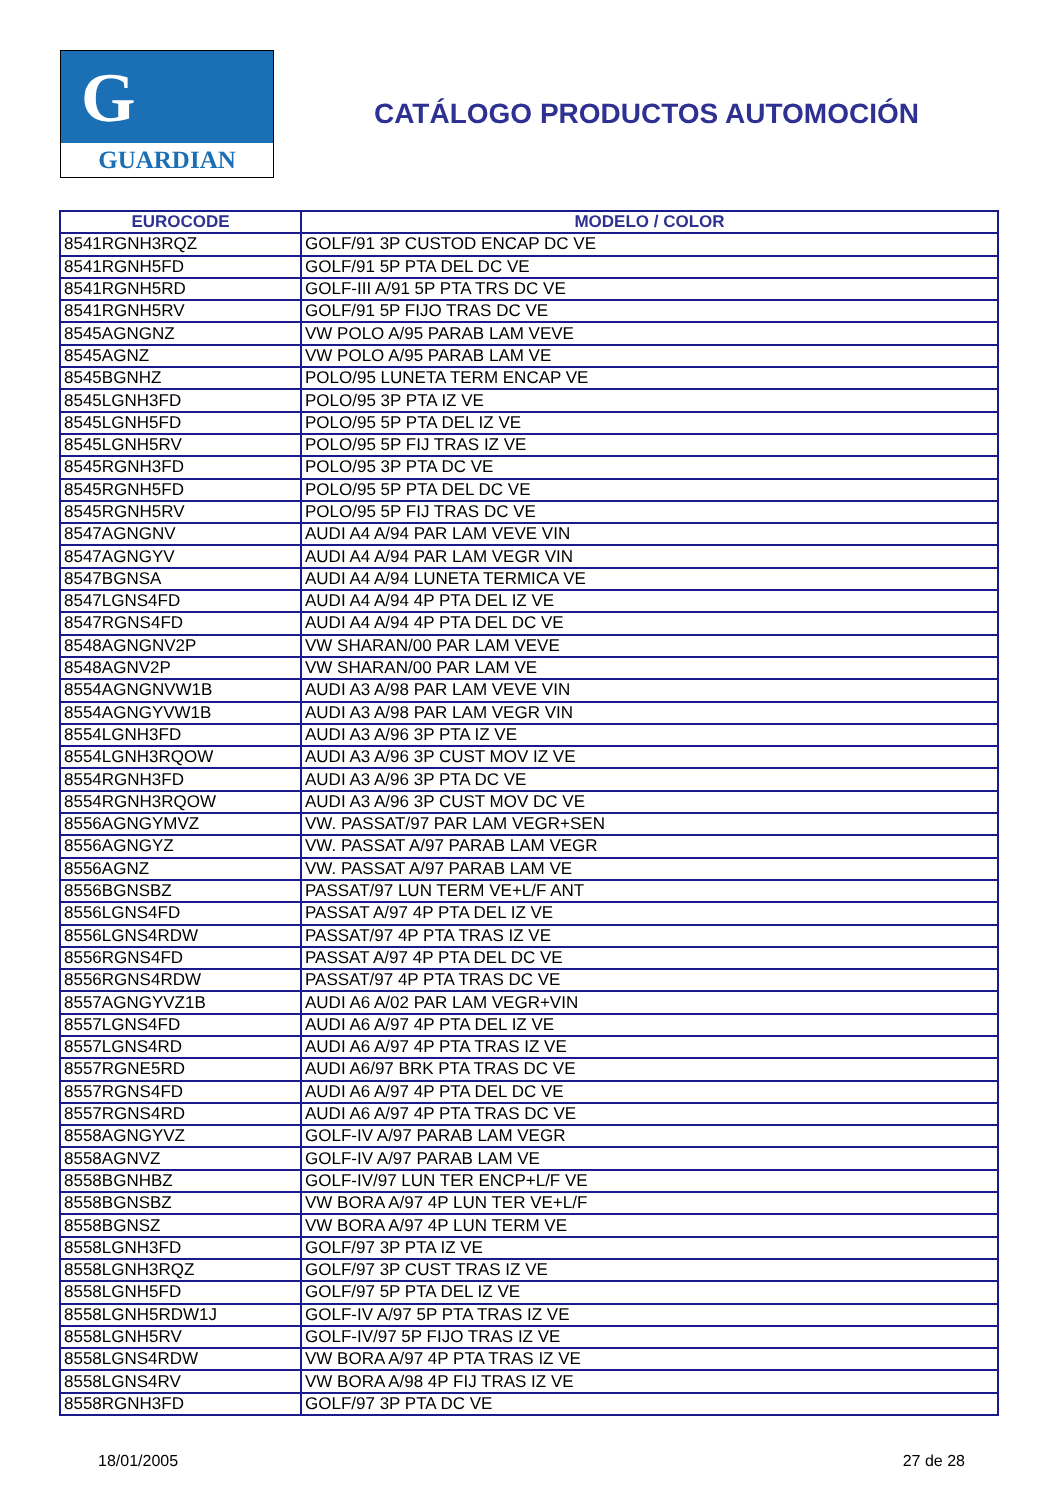G
GUARDIAN
CATÁLOGO PRODUCTOS AUTOMOCIÓN
| EUROCODE | MODELO / COLOR |
| --- | --- |
| 8541RGNH3RQZ | GOLF/91 3P CUSTOD ENCAP DC VE |
| 8541RGNH5FD | GOLF/91 5P PTA DEL DC VE |
| 8541RGNH5RD | GOLF-III A/91 5P PTA TRS DC VE |
| 8541RGNH5RV | GOLF/91 5P FIJO TRAS DC VE |
| 8545AGNGNZ | VW POLO A/95 PARAB LAM VEVE |
| 8545AGNZ | VW POLO A/95 PARAB LAM VE |
| 8545BGNHZ | POLO/95 LUNETA TERM ENCAP VE |
| 8545LGNH3FD | POLO/95 3P PTA IZ VE |
| 8545LGNH5FD | POLO/95 5P PTA DEL IZ VE |
| 8545LGNH5RV | POLO/95 5P FIJ TRAS IZ VE |
| 8545RGNH3FD | POLO/95 3P PTA DC VE |
| 8545RGNH5FD | POLO/95 5P PTA DEL DC VE |
| 8545RGNH5RV | POLO/95 5P FIJ TRAS DC VE |
| 8547AGNGNV | AUDI A4 A/94 PAR LAM VEVE VIN |
| 8547AGNGYV | AUDI A4 A/94 PAR LAM VEGR VIN |
| 8547BGNSA | AUDI A4 A/94 LUNETA TERMICA VE |
| 8547LGNS4FD | AUDI A4 A/94 4P PTA DEL IZ VE |
| 8547RGNS4FD | AUDI A4 A/94 4P PTA DEL DC VE |
| 8548AGNGNV2P | VW SHARAN/00 PAR LAM VEVE |
| 8548AGNV2P | VW SHARAN/00 PAR LAM VE |
| 8554AGNGNVW1B | AUDI A3 A/98 PAR LAM VEVE VIN |
| 8554AGNGYVW1B | AUDI A3 A/98 PAR LAM VEGR VIN |
| 8554LGNH3FD | AUDI A3 A/96 3P PTA IZ VE |
| 8554LGNH3RQOW | AUDI A3 A/96 3P CUST MOV IZ VE |
| 8554RGNH3FD | AUDI A3 A/96 3P PTA DC VE |
| 8554RGNH3RQOW | AUDI A3 A/96 3P CUST MOV DC VE |
| 8556AGNGYMVZ | VW. PASSAT/97 PAR LAM VEGR+SEN |
| 8556AGNGYZ | VW. PASSAT A/97 PARAB LAM VEGR |
| 8556AGNZ | VW. PASSAT A/97 PARAB LAM VE |
| 8556BGNSBZ | PASSAT/97 LUN TERM VE+L/F ANT |
| 8556LGNS4FD | PASSAT A/97 4P PTA DEL IZ VE |
| 8556LGNS4RDW | PASSAT/97 4P PTA TRAS IZ VE |
| 8556RGNS4FD | PASSAT A/97 4P PTA DEL DC VE |
| 8556RGNS4RDW | PASSAT/97 4P PTA TRAS DC VE |
| 8557AGNGYVZ1B | AUDI A6 A/02 PAR LAM VEGR+VIN |
| 8557LGNS4FD | AUDI A6 A/97 4P PTA DEL IZ VE |
| 8557LGNS4RD | AUDI A6 A/97 4P PTA TRAS IZ VE |
| 8557RGNE5RD | AUDI A6/97 BRK PTA TRAS DC VE |
| 8557RGNS4FD | AUDI A6 A/97 4P PTA DEL DC VE |
| 8557RGNS4RD | AUDI A6 A/97 4P PTA TRAS DC VE |
| 8558AGNGYVZ | GOLF-IV A/97 PARAB LAM VEGR |
| 8558AGNVZ | GOLF-IV A/97 PARAB LAM VE |
| 8558BGNHBZ | GOLF-IV/97 LUN TER ENCP+L/F VE |
| 8558BGNSBZ | VW BORA A/97 4P LUN TER VE+L/F |
| 8558BGNSZ | VW BORA A/97 4P LUN TERM VE |
| 8558LGNH3FD | GOLF/97 3P PTA IZ VE |
| 8558LGNH3RQZ | GOLF/97 3P CUST TRAS IZ VE |
| 8558LGNH5FD | GOLF/97 5P PTA DEL IZ VE |
| 8558LGNH5RDW1J | GOLF-IV A/97 5P PTA TRAS IZ VE |
| 8558LGNH5RV | GOLF-IV/97 5P FIJO TRAS IZ VE |
| 8558LGNS4RDW | VW BORA A/97 4P PTA TRAS IZ VE |
| 8558LGNS4RV | VW BORA A/98 4P FIJ TRAS IZ VE |
| 8558RGNH3FD | GOLF/97 3P PTA DC VE |
18/01/2005 27 de 28